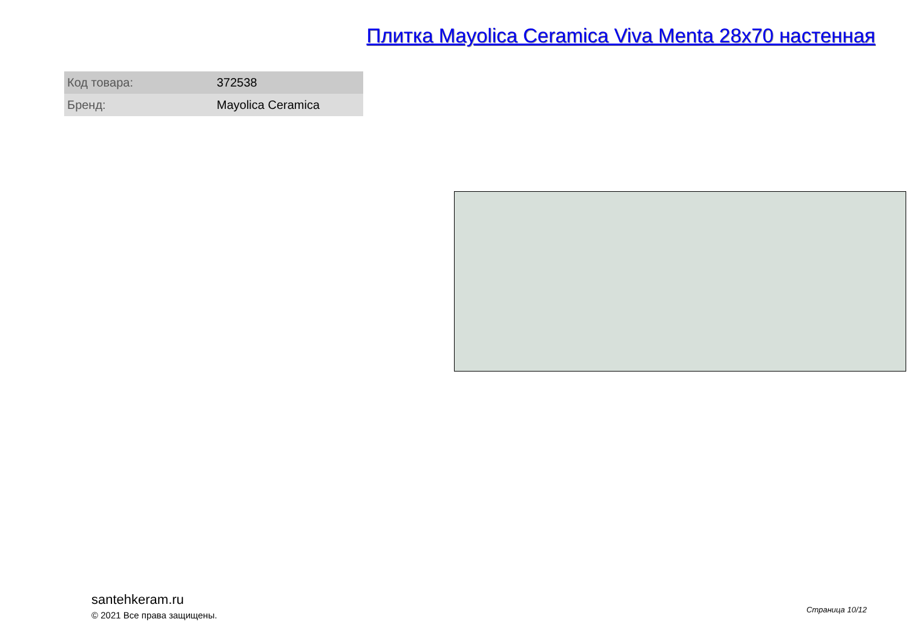Плитка Mayolica Ceramica Viva Menta 28x70 настенная
| Код товара: | 372538 |
| Бренд: | Mayolica Ceramica |
santehkeram.ru
© 2021 Все права защищены.
Страница 10/12